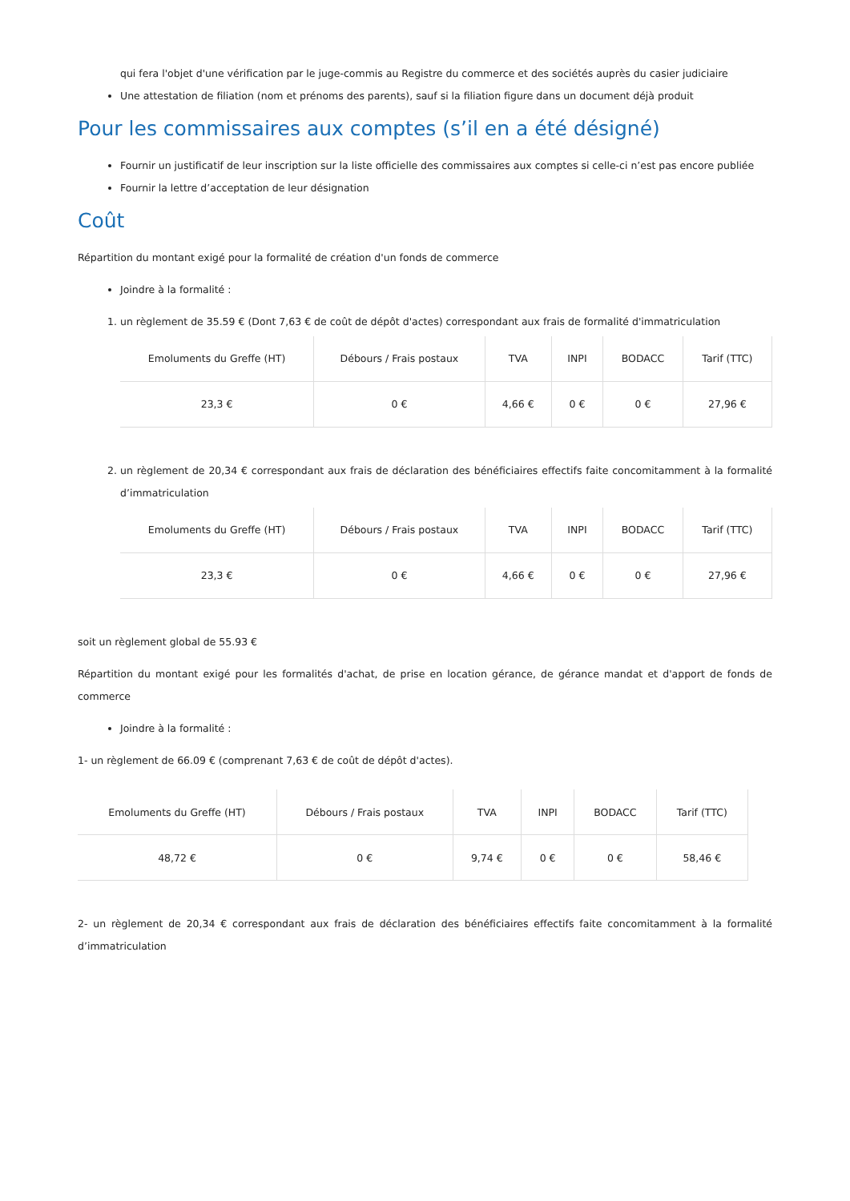qui fera l'objet d'une vérification par le juge-commis au Registre du commerce et des sociétés auprès du casier judiciaire
Une attestation de filiation (nom et prénoms des parents), sauf si la filiation figure dans un document déjà produit
Pour les commissaires aux comptes (s’il en a été désigné)
Fournir un justificatif de leur inscription sur la liste officielle des commissaires aux comptes si celle-ci n’est pas encore publiée
Fournir la lettre d’acceptation de leur désignation
Coût
Répartition du montant exigé pour la formalité de création d'un fonds de commerce
Joindre à la formalité :
1. un règlement de 35.59 € (Dont 7,63 € de coût de dépôt d'actes) correspondant aux frais de formalité d'immatriculation
| Emoluments du Greffe (HT) | Débours / Frais postaux | TVA | INPI | BODACC | Tarif (TTC) |
| --- | --- | --- | --- | --- | --- |
| 23,3 € | 0 € | 4,66 € | 0 € | 0 € | 27,96 € |
2. un règlement de 20,34 € correspondant aux frais de déclaration des bénéficiaires effectifs faite concomitamment à la formalité d’immatriculation
| Emoluments du Greffe (HT) | Débours / Frais postaux | TVA | INPI | BODACC | Tarif (TTC) |
| --- | --- | --- | --- | --- | --- |
| 23,3 € | 0 € | 4,66 € | 0 € | 0 € | 27,96 € |
soit un règlement global de 55.93 €
Répartition du montant exigé pour les formalités d'achat, de prise en location gérance, de gérance mandat et d'apport de fonds de commerce
Joindre à la formalité :
1- un règlement de 66.09 € (comprenant 7,63 € de coût de dépôt d'actes).
| Emoluments du Greffe (HT) | Débours / Frais postaux | TVA | INPI | BODACC | Tarif (TTC) |
| --- | --- | --- | --- | --- | --- |
| 48,72 € | 0 € | 9,74 € | 0 € | 0 € | 58,46 € |
2- un règlement de 20,34 € correspondant aux frais de déclaration des bénéficiaires effectifs faite concomitamment à la formalité d’immatriculation